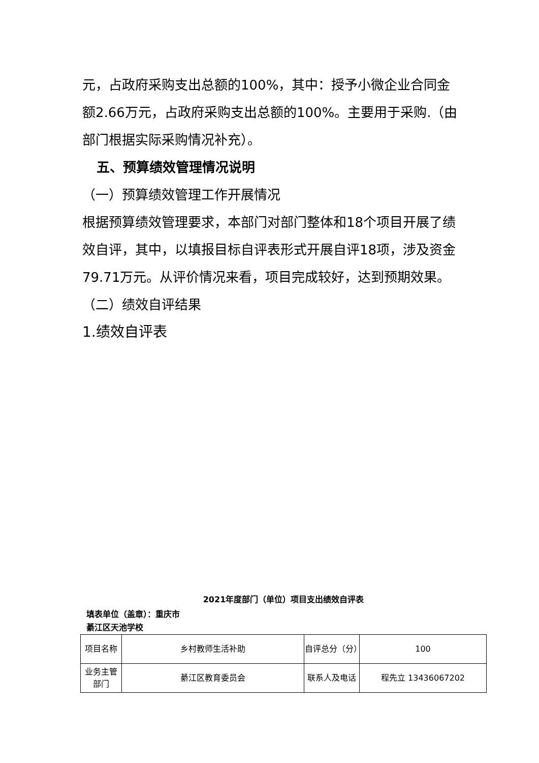元，占政府采购支出总额的100%，其中：授予小微企业合同金额2.66万元，占政府采购支出总额的100%。主要用于采购.（由部门根据实际采购情况补充）。
五、预算绩效管理情况说明
（一）预算绩效管理工作开展情况
根据预算绩效管理要求，本部门对部门整体和18个项目开展了绩效自评，其中，以填报目标自评表形式开展自评18项，涉及资金79.71万元。从评价情况来看，项目完成较好，达到预期效果。
（二）绩效自评结果
1.绩效自评表
2021年度部门（单位）项目支出绩效自评表
填表单位（盖章）：重庆市
綦江区天池学校
| 项目名称 | 乡村教师生活补助 | 自评总分（分） | 100 |
| 业务主管部门 | 綦江区教育委员会 | 联系人及电话 | 程先立 13436067202 |